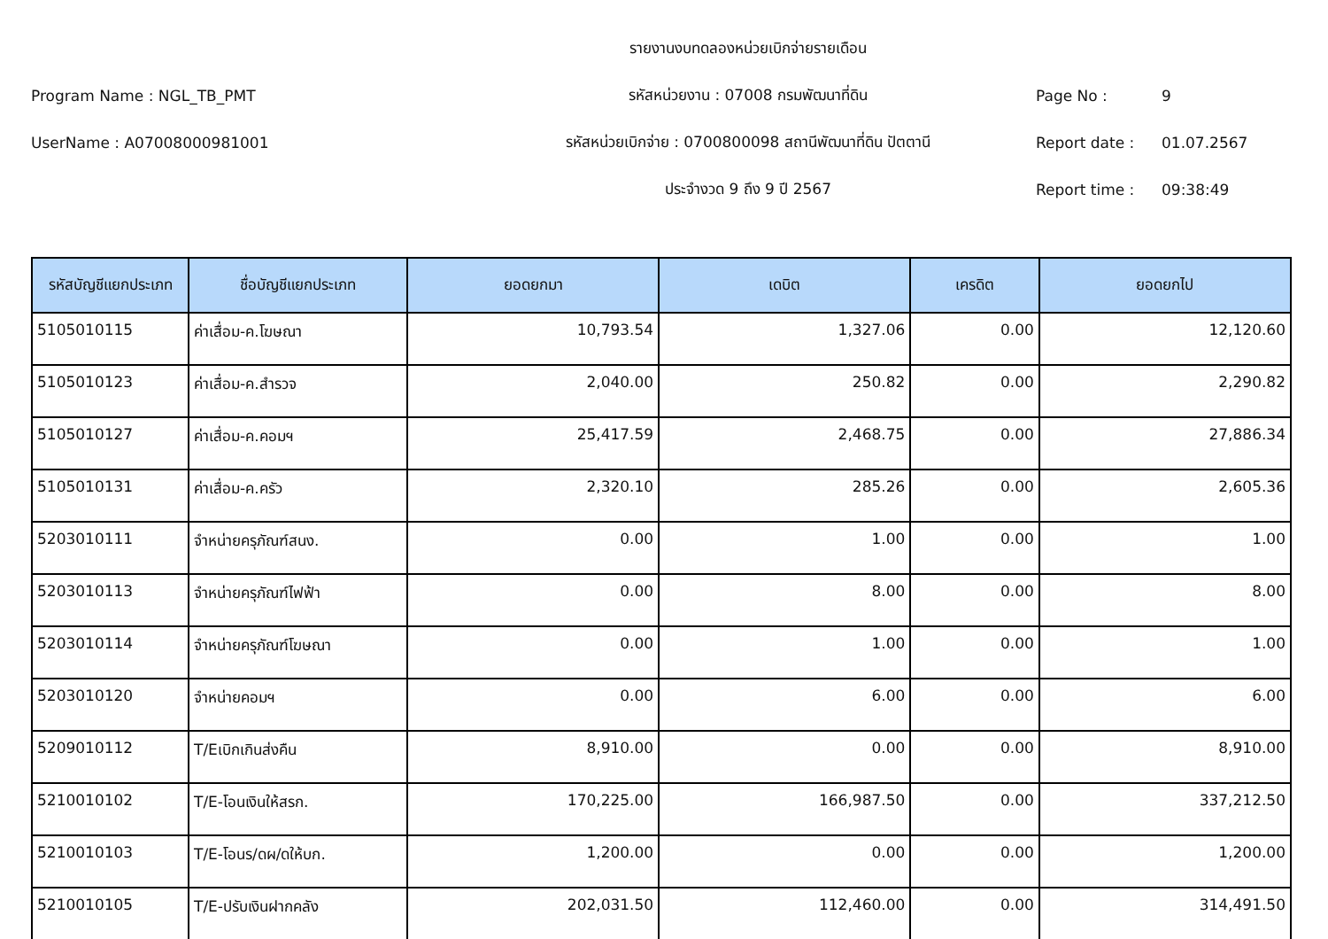รายงานงบทดลองหน่วยเบิกจ่ายรายเดือน
Program Name : NGL_TB_PMT รหัสหน่วยงาน : 07008 กรมพัฒนาที่ดิน Page No : 9
UserName : A07008000981001 รหัสหน่วยเบิกจ่าย : 0700800098 สถานีพัฒนาที่ดิน ปัตตานี Report date : 01.07.2567
ประจำงวด 9 ถึง 9 ปี 2567 Report time : 09:38:49
| รหัสบัญชีแยกประเภท | ชื่อบัญชีแยกประเภท | ยอดยกมา | เดบิต | เครดิต | ยอดยกไป |
| --- | --- | --- | --- | --- | --- |
| 5105010115 | ค่าเสื่อม-ค.โฆษณา | 10,793.54 | 1,327.06 | 0.00 | 12,120.60 |
| 5105010123 | ค่าเสื่อม-ค.สำรวจ | 2,040.00 | 250.82 | 0.00 | 2,290.82 |
| 5105010127 | ค่าเสื่อม-ค.คอมฯ | 25,417.59 | 2,468.75 | 0.00 | 27,886.34 |
| 5105010131 | ค่าเสื่อม-ค.ครัว | 2,320.10 | 285.26 | 0.00 | 2,605.36 |
| 5203010111 | จำหน่ายครุภัณฑ์สนง. | 0.00 | 1.00 | 0.00 | 1.00 |
| 5203010113 | จำหน่ายครุภัณฑ์ไฟฟ้า | 0.00 | 8.00 | 0.00 | 8.00 |
| 5203010114 | จำหน่ายครุภัณฑ์โฆษณา | 0.00 | 1.00 | 0.00 | 1.00 |
| 5203010120 | จำหน่ายคอมฯ | 0.00 | 6.00 | 0.00 | 6.00 |
| 5209010112 | T/Eเบิกเกินส่งคืน | 8,910.00 | 0.00 | 0.00 | 8,910.00 |
| 5210010102 | T/E-โอนเงินให้สรก. | 170,225.00 | 166,987.50 | 0.00 | 337,212.50 |
| 5210010103 | T/E-โอนร/ดผ/ดให้บก. | 1,200.00 | 0.00 | 0.00 | 1,200.00 |
| 5210010105 | T/E-ปรับเงินฝากคลัง | 202,031.50 | 112,460.00 | 0.00 | 314,491.50 |